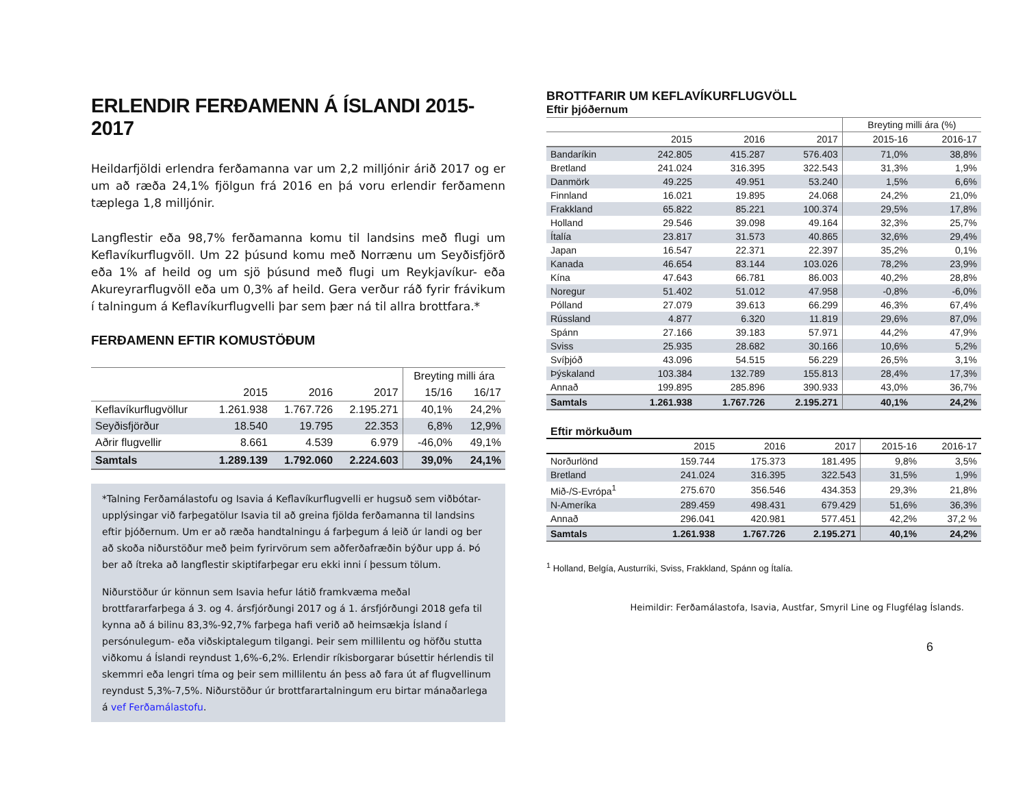ERLENDIR FERÐAMENN Á ÍSLANDI 2015-2017
Heildarfjöldi erlendra ferðamanna var um 2,2 milljónir árið 2017 og er um að ræða 24,1% fjölgun frá 2016 en þá voru erlendir ferðamenn tæplega 1,8 milljónir.
Langflestir eða 98,7% ferðamanna komu til landsins með flugi um Keflavíkurflugvöll. Um 22 þúsund komu með Norrænu um Seyðisfjörð eða 1% af heild og um sjö þúsund með flugi um Reykjavíkur- eða Akureyrarflugvöll eða um 0,3% af heild. Gera verður ráð fyrir frávikum í talningum á Keflavíkurflugvelli þar sem þær ná til allra brottfara.*
FERÐAMENN EFTIR KOMUSTÖÐUM
| | | | | Breyting milli ára | |
| --- | --- | --- | --- | --- | --- |
| | 2015 | 2016 | 2017 | 15/16 | 16/17 |
| Keflavíkurflugvöllur | 1.261.938 | 1.767.726 | 2.195.271 | 40,1% | 24,2% |
| Seyðisfjörður | 18.540 | 19.795 | 22.353 | 6,8% | 12,9% |
| Aðrir flugvellir | 8.661 | 4.539 | 6.979 | -46,0% | 49,1% |
| Samtals | 1.289.139 | 1.792.060 | 2.224.603 | 39,0% | 24,1% |
*Talning Ferðamálastofu og Isavia á Keflavíkurflugvelli er hugsuð sem viðbótar-upplýsingar við farþegatölur Isavia til að greina fjölda ferðamanna til landsins eftir þjóðernum. Um er að ræða handtalningu á farþegum á leið úr landi og ber að skoða niðurstöður með þeim fyrirvörum sem aðferðafræðin býður upp á. Þó ber að ítreka að langflestir skiptifarþegar eru ekki inni í þessum tölum.
Niðurstöður úr könnun sem Isavia hefur látið framkvæma meðal brottfararfarþega á 3. og 4. ársfjórðungi 2017 og á 1. ársfjórðungi 2018 gefa til kynna að á bilinu 83,3%-92,7% farþega hafi verið að heimsækja Ísland í persónulegum- eða viðskiptalegum tilgangi. Þeir sem millilentu og höfðu stutta viðkomu á Íslandi reyndust 1,6%-6,2%. Erlendir ríkisborgarar búsettir hérlendis til skemmri eða lengri tíma og þeir sem millilentu án þess að fara út af flugvellinum reyndust 5,3%-7,5%. Niðurstöður úr brottfarartalningum eru birtar mánaðarlega á vef Ferðamálastofu.
BROTTFARIR UM KEFLAVÍKURFLUGVÖLL
Eftir þjóðernum
| | | | | Breyting milli ára (%) | |
| --- | --- | --- | --- | --- | --- |
| | 2015 | 2016 | 2017 | 2015-16 | 2016-17 |
| Bandaríkin | 242.805 | 415.287 | 576.403 | 71,0% | 38,8% |
| Bretland | 241.024 | 316.395 | 322.543 | 31,3% | 1,9% |
| Danmörk | 49.225 | 49.951 | 53.240 | 1,5% | 6,6% |
| Finnland | 16.021 | 19.895 | 24.068 | 24,2% | 21,0% |
| Frakkland | 65.822 | 85.221 | 100.374 | 29,5% | 17,8% |
| Holland | 29.546 | 39.098 | 49.164 | 32,3% | 25,7% |
| Ítalía | 23.817 | 31.573 | 40.865 | 32,6% | 29,4% |
| Japan | 16.547 | 22.371 | 22.397 | 35,2% | 0,1% |
| Kanada | 46.654 | 83.144 | 103.026 | 78,2% | 23,9% |
| Kína | 47.643 | 66.781 | 86.003 | 40,2% | 28,8% |
| Noregur | 51.402 | 51.012 | 47.958 | -0,8% | -6,0% |
| Pólland | 27.079 | 39.613 | 66.299 | 46,3% | 67,4% |
| Rússland | 4.877 | 6.320 | 11.819 | 29,6% | 87,0% |
| Spánn | 27.166 | 39.183 | 57.971 | 44,2% | 47,9% |
| Sviss | 25.935 | 28.682 | 30.166 | 10,6% | 5,2% |
| Svíþjóð | 43.096 | 54.515 | 56.229 | 26,5% | 3,1% |
| Þýskaland | 103.384 | 132.789 | 155.813 | 28,4% | 17,3% |
| Annað | 199.895 | 285.896 | 390.933 | 43,0% | 36,7% |
| Samtals | 1.261.938 | 1.767.726 | 2.195.271 | 40,1% | 24,2% |
Eftir mörkuðum
| | 2015 | 2016 | 2017 | 2015-16 | 2016-17 |
| --- | --- | --- | --- | --- | --- |
| Norðurlönd | 159.744 | 175.373 | 181.495 | 9,8% | 3,5% |
| Bretland | 241.024 | 316.395 | 322.543 | 31,5% | 1,9% |
| Mið-/S-Evrópa<sup>1</sup> | 275.670 | 356.546 | 434.353 | 29,3% | 21,8% |
| N-Ameríka | 289.459 | 498.431 | 679.429 | 51,6% | 36,3% |
| Annað | 296.041 | 420.981 | 577.451 | 42,2% | 37,2 % |
| Samtals | 1.261.938 | 1.767.726 | 2.195.271 | 40,1% | 24,2% |
<sup>1</sup> Holland, Belgía, Austurríki, Sviss, Frakkland, Spánn og Ítalía.
Heimildir: Ferðamálastofa, Isavia, Austfar, Smyril Line og Flugfélag Íslands.
6